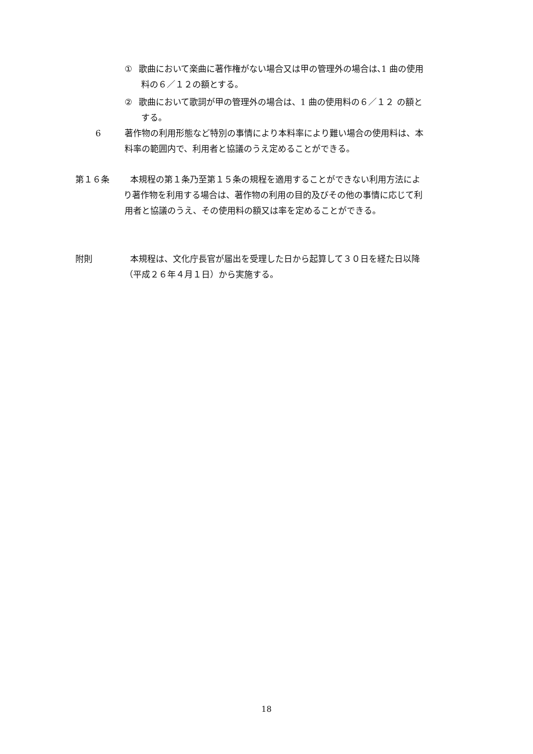① 歌曲において楽曲に著作権がない場合又は甲の管理外の場合は､1 曲の使用
料の６／１２の額とする。
② 歌曲において歌詞が甲の管理外の場合は、1 曲の使用料の６／１２ の額と
する。
6 著作物の利用形態など特別の事情により本料率により難い場合の使用料は、本
料率の範囲内で、利用者と協議のうえ定めることができる。
第１６条 本規程の第１条乃至第１５条の規程を適用することができない利用方法によ
り著作物を利用する場合は、著作物の利用の目的及びその他の事情に応じて利
用者と協議のうえ、その使用料の額又は率を定めることができる。
附則 本規程は、文化庁長官が届出を受理した日から起算して３０日を経た日以降
（平成２６年４月１日）から実施する。
18